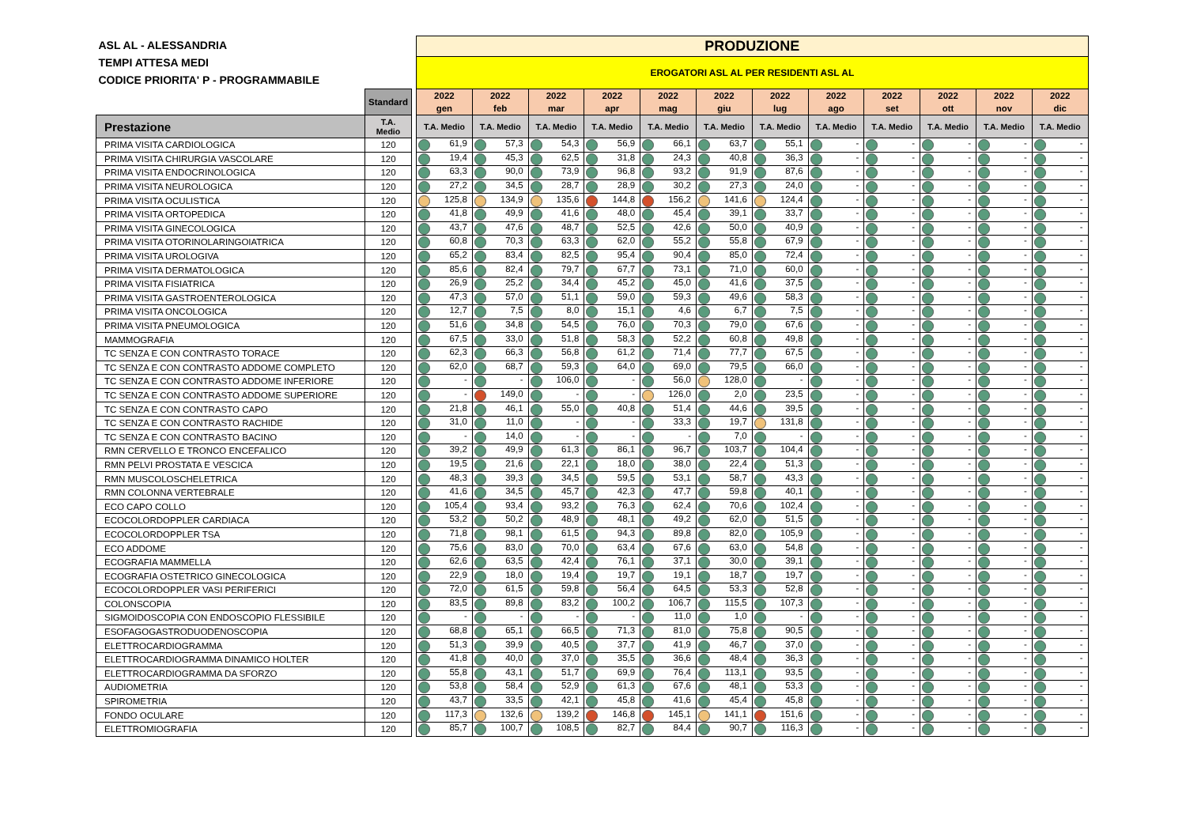| ASL AL - ALESSANDRIA TEMPI ATTESA MEDI CODICE PRIORITA' P - PROGRAMMABILE | | | PRODUZIONE | | | | | | | | | | | |
| | | | EROGATORI ASL AL PER RESIDENTI ASL AL | | | | | | | | | | | |
| | Standard | | 2022 gen | 2022 feb | 2022 mar | 2022 apr | 2022 mag | 2022 giu | 2022 lug | 2022 ago | 2022 set | 2022 ott | 2022 nov | 2022 dic |
| Prestazione | T.A. Medio | | T.A. Medio | T.A. Medio | T.A. Medio | T.A. Medio | T.A. Medio | T.A. Medio | T.A. Medio | T.A. Medio | T.A. Medio | T.A. Medio | T.A. Medio | T.A. Medio |
| PRIMA VISITA CARDIOLOGICA | 120 | | 61,9 | 57,3 | 54,3 | 56,9 | 66,1 | 63,7 | 55,1 | - | - | - | - | - |
| PRIMA VISITA CHIRURGIA VASCOLARE | 120 | | 19,4 | 45,3 | 62,5 | 31,8 | 24,3 | 40,8 | 36,3 | - | - | - | - | - |
| PRIMA VISITA ENDOCRINOLOGICA | 120 | | 63,3 | 90,0 | 73,9 | 96,8 | 93,2 | 91,9 | 87,6 | - | - | - | - | - |
| PRIMA VISITA NEUROLOGICA | 120 | | 27,2 | 34,5 | 28,7 | 28,9 | 30,2 | 27,3 | 24,0 | - | - | - | - | - |
| PRIMA VISITA OCULISTICA | 120 | | 125,8 | 134,9 | 135,6 | 144,8 | 156,2 | 141,6 | 124,4 | - | - | - | - | - |
| PRIMA VISITA ORTOPEDICA | 120 | | 41,8 | 49,9 | 41,6 | 48,0 | 45,4 | 39,1 | 33,7 | - | - | - | - | - |
| PRIMA VISITA GINECOLOGICA | 120 | | 43,7 | 47,6 | 48,7 | 52,5 | 42,6 | 50,0 | 40,9 | - | - | - | - | - |
| PRIMA VISITA OTORINOLARINGOIATRICA | 120 | | 60,8 | 70,3 | 63,3 | 62,0 | 55,2 | 55,8 | 67,9 | - | - | - | - | - |
| PRIMA VISITA UROLOGIVA | 120 | | 65,2 | 83,4 | 82,5 | 95,4 | 90,4 | 85,0 | 72,4 | - | - | - | - | - |
| PRIMA VISITA DERMATOLOGICA | 120 | | 85,6 | 82,4 | 79,7 | 67,7 | 73,1 | 71,0 | 60,0 | - | - | - | - | - |
| PRIMA VISITA FISIATRICA | 120 | | 26,9 | 25,2 | 34,4 | 45,2 | 45,0 | 41,6 | 37,5 | - | - | - | - | - |
| PRIMA VISITA GASTROENTEROLOGICA | 120 | | 47,3 | 57,0 | 51,1 | 59,0 | 59,3 | 49,6 | 58,3 | - | - | - | - | - |
| PRIMA VISITA ONCOLOGICA | 120 | | 12,7 | 7,5 | 8,0 | 15,1 | 4,6 | 6,7 | 7,5 | - | - | - | - | - |
| PRIMA VISITA PNEUMOLOGICA | 120 | | 51,6 | 34,8 | 54,5 | 76,0 | 70,3 | 79,0 | 67,6 | - | - | - | - | - |
| MAMMOGRAFIA | 120 | | 67,5 | 33,0 | 51,8 | 58,3 | 52,2 | 60,8 | 49,8 | - | - | - | - | - |
| TC SENZA E CON CONTRASTO TORACE | 120 | | 62,3 | 66,3 | 56,8 | 61,2 | 71,4 | 77,7 | 67,5 | - | - | - | - | - |
| TC SENZA E CON CONTRASTO ADDOME COMPLETO | 120 | | 62,0 | 68,7 | 59,3 | 64,0 | 69,0 | 79,5 | 66,0 | - | - | - | - | - |
| TC SENZA E CON CONTRASTO ADDOME INFERIORE | 120 | | - | - | 106,0 | - | 56,0 | 128,0 | - | - | - | - | - | - |
| TC SENZA E CON CONTRASTO ADDOME SUPERIORE | 120 | | - | 149,0 | - | - | 126,0 | 2,0 | 23,5 | - | - | - | - | - |
| TC SENZA E CON CONTRASTO CAPO | 120 | | 21,8 | 46,1 | 55,0 | 40,8 | 51,4 | 44,6 | 39,5 | - | - | - | - | - |
| TC SENZA E CON CONTRASTO RACHIDE | 120 | | 31,0 | 11,0 | - | - | 33,3 | 19,7 | 131,8 | - | - | - | - | - |
| TC SENZA E CON CONTRASTO BACINO | 120 | | - | 14,0 | - | - | - | 7,0 | - | - | - | - | - | - |
| RMN CERVELLO E TRONCO ENCEFALICO | 120 | | 39,2 | 49,9 | 61,3 | 86,1 | 96,7 | 103,7 | 104,4 | - | - | - | - | - |
| RMN PELVI PROSTATA E VESCICA | 120 | | 19,5 | 21,6 | 22,1 | 18,0 | 38,0 | 22,4 | 51,3 | - | - | - | - | - |
| RMN MUSCOLOSCHELETRICA | 120 | | 48,3 | 39,3 | 34,5 | 59,5 | 53,1 | 58,7 | 43,3 | - | - | - | - | - |
| RMN COLONNA VERTEBRALE | 120 | | 41,6 | 34,5 | 45,7 | 42,3 | 47,7 | 59,8 | 40,1 | - | - | - | - | - |
| ECO CAPO COLLO | 120 | | 105,4 | 93,4 | 93,2 | 76,3 | 62,4 | 70,6 | 102,4 | - | - | - | - | - |
| ECOCOLORDOPPLER CARDIACA | 120 | | 53,2 | 50,2 | 48,9 | 48,1 | 49,2 | 62,0 | 51,5 | - | - | - | - | - |
| ECOCOLORDOPPLER TSA | 120 | | 71,8 | 98,1 | 61,5 | 94,3 | 89,8 | 82,0 | 105,9 | - | - | - | - | - |
| ECO ADDOME | 120 | | 75,6 | 83,0 | 70,0 | 63,4 | 67,6 | 63,0 | 54,8 | - | - | - | - | - |
| ECOGRAFIA MAMMELLA | 120 | | 62,6 | 63,5 | 42,4 | 76,1 | 37,1 | 30,0 | 39,1 | - | - | - | - | - |
| ECOGRAFIA OSTETRICO GINECOLOGICA | 120 | | 22,9 | 18,0 | 19,4 | 19,7 | 19,1 | 18,7 | 19,7 | - | - | - | - | - |
| ECOCOLORDOPPLER VASI PERIFERICI | 120 | | 72,0 | 61,5 | 59,8 | 56,4 | 64,5 | 53,3 | 52,8 | - | - | - | - | - |
| COLONSCOPIA | 120 | | 83,5 | 89,8 | 83,2 | 100,2 | 106,7 | 115,5 | 107,3 | - | - | - | - | - |
| SIGMOIDOSCOPIA CON ENDOSCOPIO FLESSIBILE | 120 | | - | - | - | - | 11,0 | 1,0 | - | - | - | - | - | - |
| ESOFAGOGASTRODUODENOSCOPIA | 120 | | 68,8 | 65,1 | 66,5 | 71,3 | 81,0 | 75,8 | 90,5 | - | - | - | - | - |
| ELETTROCARDIOGRAMMA | 120 | | 51,3 | 39,9 | 40,5 | 37,7 | 41,9 | 46,7 | 37,0 | - | - | - | - | - |
| ELETTROCARDIOGRAMMA DINAMICO HOLTER | 120 | | 41,8 | 40,0 | 37,0 | 35,5 | 36,6 | 48,4 | 36,3 | - | - | - | - | - |
| ELETTROCARDIOGRAMMA DA SFORZO | 120 | | 55,8 | 43,1 | 51,7 | 69,9 | 76,4 | 113,1 | 93,5 | - | - | - | - | - |
| AUDIOMETRIA | 120 | | 53,8 | 58,4 | 52,9 | 61,3 | 67,6 | 48,1 | 53,3 | - | - | - | - | - |
| SPIROMETRIA | 120 | | 43,7 | 33,5 | 42,1 | 45,8 | 41,6 | 45,4 | 45,8 | - | - | - | - | - |
| FONDO OCULARE | 120 | | 117,3 | 132,6 | 139,2 | 146,8 | 145,1 | 141,1 | 151,6 | - | - | - | - | - |
| ELETTROMIOGRAFIA | 120 | | 85,7 | 100,7 | 108,5 | 82,7 | 84,4 | 90,7 | 116,3 | - | - | - | - | - |